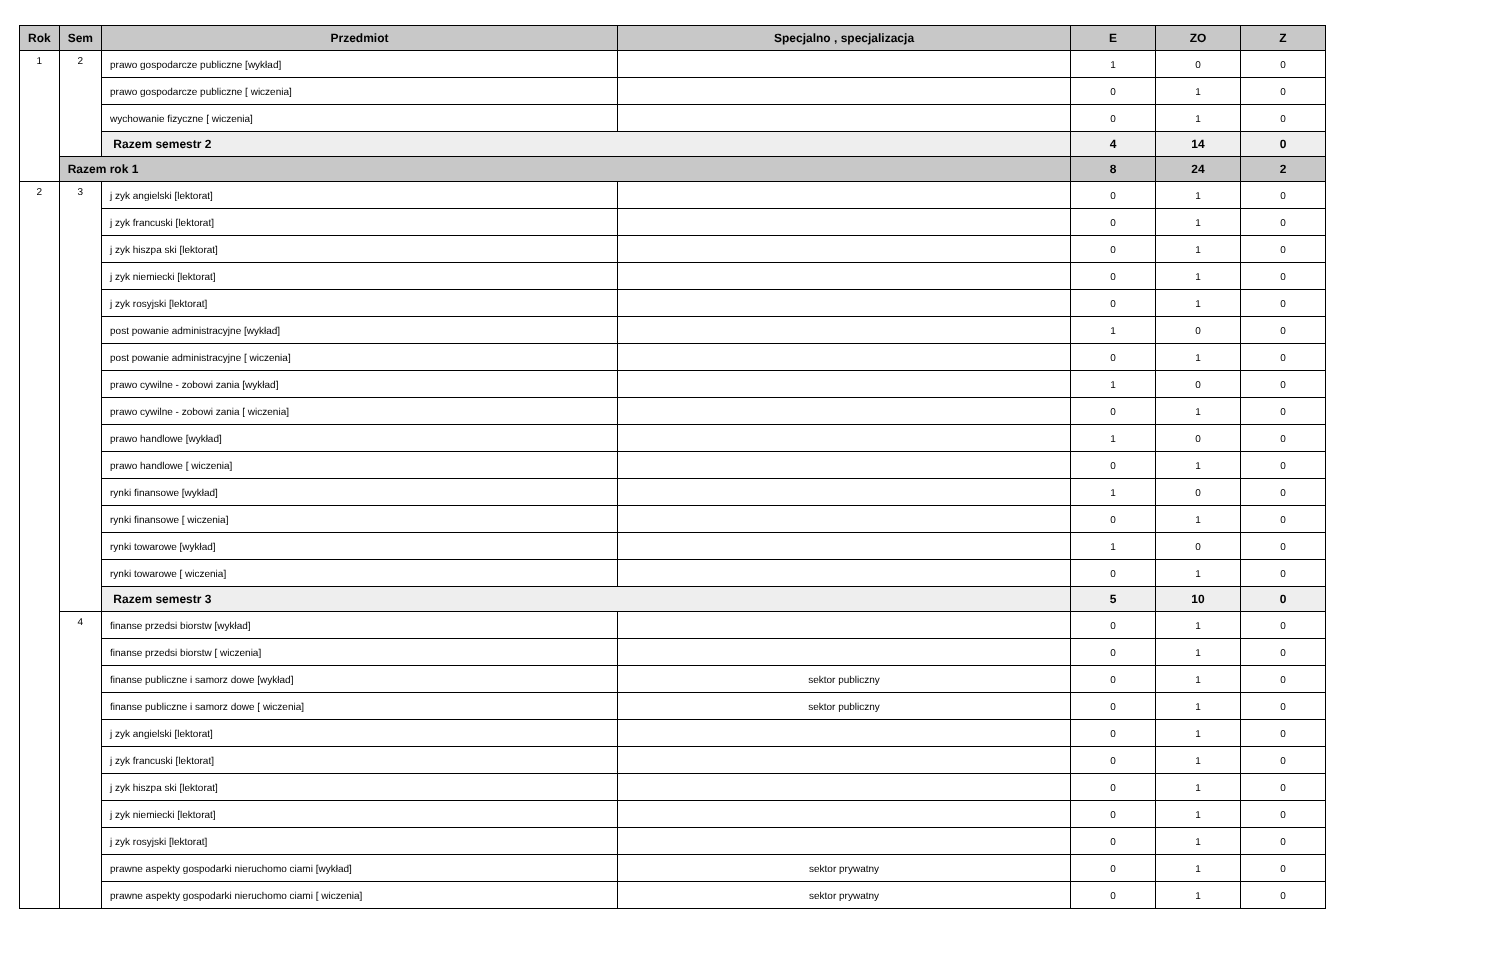| Rok | Sem | Przedmiot | Specjalno , specjalizacja | E | ZO | Z |
| --- | --- | --- | --- | --- | --- | --- |
| 1 | 2 | prawo gospodarcze publiczne [wykład] | | 1 | 0 | 0 |
| | | prawo gospodarcze publiczne [ wiczenia] | | 0 | 1 | 0 |
| | | wychowanie fizyczne [ wiczenia] | | 0 | 1 | 0 |
| | | Razem semestr 2 | | 4 | 14 | 0 |
| | Razem rok 1 | | | 8 | 24 | 2 |
| 2 | 3 | j zyk angielski [lektorat] | | 0 | 1 | 0 |
| | | j zyk francuski [lektorat] | | 0 | 1 | 0 |
| | | j zyk hiszpa ski [lektorat] | | 0 | 1 | 0 |
| | | j zyk niemiecki [lektorat] | | 0 | 1 | 0 |
| | | j zyk rosyjski [lektorat] | | 0 | 1 | 0 |
| | | post powanie administracyjne [wykład] | | 1 | 0 | 0 |
| | | post powanie administracyjne [ wiczenia] | | 0 | 1 | 0 |
| | | prawo cywilne - zobowi zania [wykład] | | 1 | 0 | 0 |
| | | prawo cywilne - zobowi zania [ wiczenia] | | 0 | 1 | 0 |
| | | prawo handlowe [wykład] | | 1 | 0 | 0 |
| | | prawo handlowe [ wiczenia] | | 0 | 1 | 0 |
| | | rynki finansowe [wykład] | | 1 | 0 | 0 |
| | | rynki finansowe [ wiczenia] | | 0 | 1 | 0 |
| | | rynki towarowe [wykład] | | 1 | 0 | 0 |
| | | rynki towarowe [ wiczenia] | | 0 | 1 | 0 |
| | | Razem semestr 3 | | 5 | 10 | 0 |
| | 4 | finanse przedsi biorstw [wykład] | | 0 | 1 | 0 |
| | | finanse przedsi biorstw [ wiczenia] | | 0 | 1 | 0 |
| | | finanse publiczne i samorz dowe [wykład] | sektor publiczny | 0 | 1 | 0 |
| | | finanse publiczne i samorz dowe [ wiczenia] | sektor publiczny | 0 | 1 | 0 |
| | | j zyk angielski [lektorat] | | 0 | 1 | 0 |
| | | j zyk francuski [lektorat] | | 0 | 1 | 0 |
| | | j zyk hiszpa ski [lektorat] | | 0 | 1 | 0 |
| | | j zyk niemiecki [lektorat] | | 0 | 1 | 0 |
| | | j zyk rosyjski [lektorat] | | 0 | 1 | 0 |
| | | prawne aspekty gospodarki nieruchomo ciami [wykład] | sektor prywatny | 0 | 1 | 0 |
| | | prawne aspekty gospodarki nieruchomo ciami [ wiczenia] | sektor prywatny | 0 | 1 | 0 |